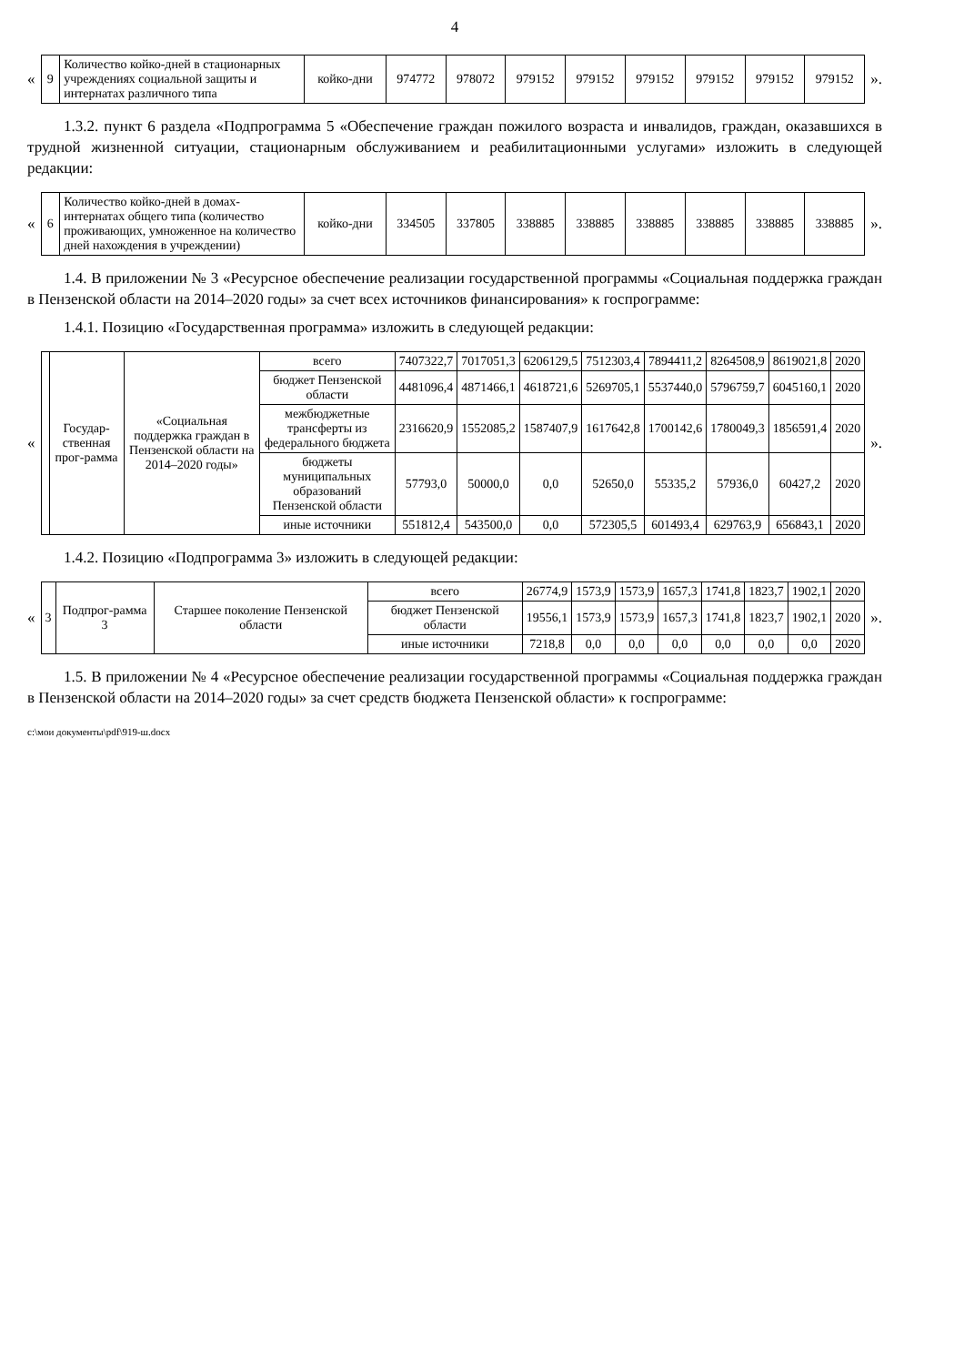4
«
| 9 | Количество койко-дней в стационарных учреждениях социальной защиты и интернатах различного типа | койко-дни | 974772 | 978072 | 979152 | 979152 | 979152 | 979152 | 979152 | 979152 |
».
1.3.2. пункт 6 раздела «Подпрограмма 5 «Обеспечение граждан пожилого возраста и инвалидов, граждан, оказавшихся в трудной жизненной ситуации, стационарным обслуживанием и реабилитационными услугами» изложить в следующей редакции:
«
| 6 | Количество койко-дней в домах-интернатах общего типа (количество проживающих, умноженное на количество дней нахождения в учреждении) | койко-дни | 334505 | 337805 | 338885 | 338885 | 338885 | 338885 | 338885 | 338885 |
».
1.4. В приложении № 3 «Ресурсное обеспечение реализации государственной программы «Социальная поддержка граждан в Пензенской области на 2014–2020 годы» за счет всех источников финансирования» к госпрограмме:
1.4.1. Позицию «Государственная программа» изложить в следующей редакции:
«
| | Государ-ственная прог-рамма | «Социальная поддержка граждан в Пензенской области на 2014–2020 годы» | всего | 7407322,7 | 7017051,3 | 6206129,5 | 7512303,4 | 7894411,2 | 8264508,9 | 8619021,8 | 2020 |
| | | | бюджет Пензенской области | 4481096,4 | 4871466,1 | 4618721,6 | 5269705,1 | 5537440,0 | 5796759,7 | 6045160,1 | 2020 |
| | | | межбюджетные трансферты из федерального бюджета | 2316620,9 | 1552085,2 | 1587407,9 | 1617642,8 | 1700142,6 | 1780049,3 | 1856591,4 | 2020 |
| | | | бюджеты муниципальных образований Пензенской области | 57793,0 | 50000,0 | 0,0 | 52650,0 | 55335,2 | 57936,0 | 60427,2 | 2020 |
| | | | иные источники | 551812,4 | 543500,0 | 0,0 | 572305,5 | 601493,4 | 629763,9 | 656843,1 | 2020 |
».
1.4.2. Позицию «Подпрограмма 3» изложить в следующей редакции:
«
| 3 | Подпрог-рамма 3 | Старшее поколение Пензенской области | всего | 26774,9 | 1573,9 | 1573,9 | 1657,3 | 1741,8 | 1823,7 | 1902,1 | 2020 |
| | | | бюджет Пензенской области | 19556,1 | 1573,9 | 1573,9 | 1657,3 | 1741,8 | 1823,7 | 1902,1 | 2020 |
| | | | иные источники | 7218,8 | 0,0 | 0,0 | 0,0 | 0,0 | 0,0 | 0,0 | 2020 |
».
1.5. В приложении № 4 «Ресурсное обеспечение реализации государственной программы «Социальная поддержка граждан в Пензенской области на 2014–2020 годы» за счет средств бюджета Пензенской области» к госпрограмме:
c:\мои документы\pdf\919-ш.docx